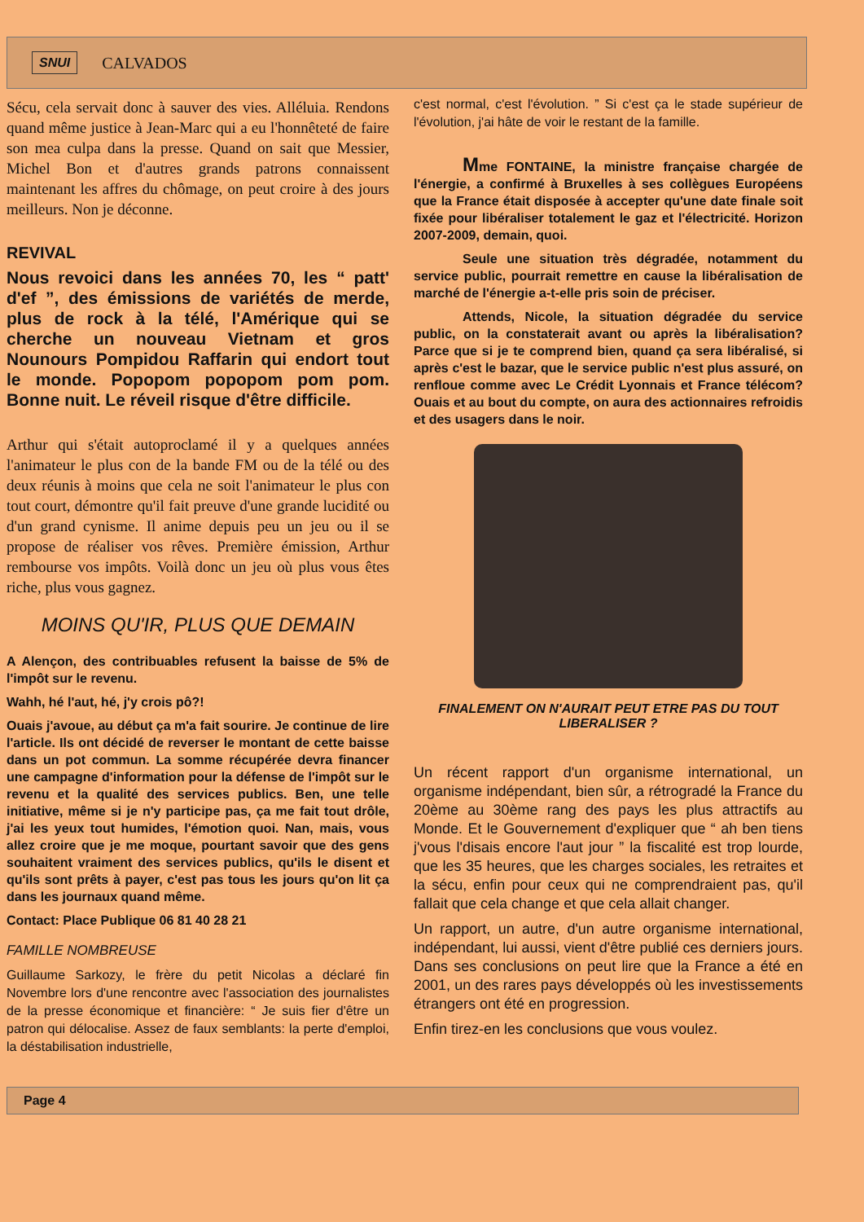SNUI
CALVADOS
Sécu, cela servait donc à sauver des vies. Alléluia. Rendons quand même justice à Jean-Marc qui a eu l'honnêteté de faire son mea culpa dans la presse. Quand on sait que Messier, Michel Bon et d'autres grands patrons connaissent maintenant les affres du chômage, on peut croire à des jours meilleurs. Non je déconne.
REVIVAL
Nous revoici dans les années 70, les “ patt' d'ef ”, des émissions de variétés de merde, plus de rock à la télé, l'Amérique qui se cherche un nouveau Vietnam et gros Nounours Pompidou Raffarin qui endort tout le monde. Popopom popopom pom pom. Bonne nuit. Le réveil risque d'être difficile.
Arthur qui s'était autoproclamé il y a quelques années l'animateur le plus con de la bande FM ou de la télé ou des deux réunis à moins que cela ne soit l'animateur le plus con tout court, démontre qu'il fait preuve d'une grande lucidité ou d'un grand cynisme. Il anime depuis peu un jeu ou il se propose de réaliser vos rêves. Première émission, Arthur rembourse vos impôts. Voilà donc un jeu où plus vous êtes riche, plus vous gagnez.
MOINS QU'IR, PLUS QUE DEMAIN
A Alençon, des contribuables refusent la baisse de 5% de l'impôt sur le revenu.
Wahh, hé l'aut, hé, j'y crois pô?!
Ouais j'avoue, au début ça m'a fait sourire. Je continue de lire l'article. Ils ont décidé de reverser le montant de cette baisse dans un pot commun. La somme récupérée devra financer une campagne d'information pour la défense de l'impôt sur le revenu et la qualité des services publics. Ben, une telle initiative, même si je n'y participe pas, ça me fait tout drôle, j'ai les yeux tout humides, l'émotion quoi. Nan, mais, vous allez croire que je me moque, pourtant savoir que des gens souhaitent vraiment des services publics, qu'ils le disent et qu'ils sont prêts à payer, c'est pas tous les jours qu'on lit ça dans les journaux quand même.
Contact: Place Publique 06 81 40 28 21
FAMILLE NOMBREUSE
Guillaume Sarkozy, le frère du petit Nicolas a déclaré fin Novembre lors d'une rencontre avec l'association des journalistes de la presse économique et financière: “ Je suis fier d'être un patron qui délocalise. Assez de faux semblants: la perte d'emploi, la déstabilisation industrielle,
c'est normal, c'est l'évolution. ” Si c'est ça le stade supérieur de l'évolution, j'ai hâte de voir le restant de la famille.
Mme FONTAINE, la ministre française chargée de l'énergie, a confirmé à Bruxelles à ses collègues Européens que la France était disposée à accepter qu'une date finale soit fixée pour libéraliser totalement le gaz et l'électricité. Horizon 2007-2009, demain, quoi.
Seule une situation très dégradée, notamment du service public, pourrait remettre en cause la libéralisation de marché de l'énergie a-t-elle pris soin de préciser.
Attends, Nicole, la situation dégradée du service public, on la constaterait avant ou après la libéralisation? Parce que si je te comprend bien, quand ça sera libéralisé, si après c'est le bazar, que le service public n'est plus assuré, on renfloue comme avec Le Crédit Lyonnais et France télécom? Ouais et au bout du compte, on aura des actionnaires refroidis et des usagers dans le noir.
FINALEMENT ON N'AURAIT PEUT ETRE PAS DU TOUT LIBERALISER ?
Un récent rapport d'un organisme international, un organisme indépendant, bien sûr, a rétrogradé la France du 20ème au 30ème rang des pays les plus attractifs au Monde. Et le Gouvernement d'expliquer que “ ah ben tiens j'vous l'disais encore l'aut jour ” la fiscalité est trop lourde, que les 35 heures, que les charges sociales, les retraites et la sécu, enfin pour ceux qui ne comprendraient pas, qu'il fallait que cela change et que cela allait changer.
Un rapport, un autre, d'un autre organisme international, indépendant, lui aussi, vient d'être publié ces derniers jours. Dans ses conclusions on peut lire que la France a été en 2001, un des rares pays développés où les investissements étrangers ont été en progression.
Enfin tirez-en les conclusions que vous voulez.
Page 4